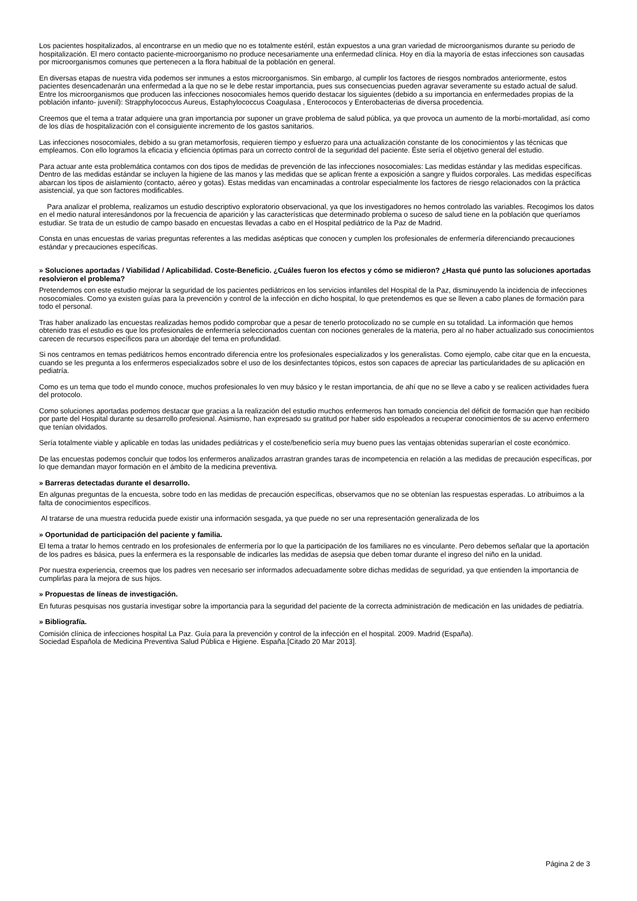Los pacientes hospitalizados, al encontrarse en un medio que no es totalmente estéril, están expuestos a una gran variedad de microorganismos durante su periodo de hospitalización. El mero contacto paciente-microorganismo no produce necesariamente una enfermedad clínica. Hoy en día la mayoría de estas infecciones son causadas por microorganismos comunes que pertenecen a la flora habitual de la población en general.
En diversas etapas de nuestra vida podemos ser inmunes a estos microorganismos. Sin embargo, al cumplir los factores de riesgos nombrados anteriormente, estos pacientes desencadenarán una enfermedad a la que no se le debe restar importancia, pues sus consecuencias pueden agravar severamente su estado actual de salud. Entre los microorganismos que producen las infecciones nosocomiales hemos querido destacar los siguientes (debido a su importancia en enfermedades propias de la población infanto- juvenil): Strapphylococcus Aureus, Estaphylococcus Coagulasa , Enterococos y Enterobacterias de diversa procedencia.
Creemos que el tema a tratar adquiere una gran importancia por suponer un grave problema de salud pública, ya que provoca un aumento de la morbi-mortalidad, así como de los días de hospitalización con el consiguiente incremento de los gastos sanitarios.
Las infecciones nosocomiales, debido a su gran metamorfosis, requieren tiempo y esfuerzo para una actualización constante de los conocimientos y las técnicas que empleamos. Con ello logramos la eficacia y eficiencia óptimas para un correcto control de la seguridad del paciente. Éste sería el objetivo general del estudio.
Para actuar ante esta problemática contamos con dos tipos de medidas de prevención de las infecciones nosocomiales: Las medidas estándar y las medidas específicas. Dentro de las medidas estándar se incluyen la higiene de las manos y las medidas que se aplican frente a exposición a sangre y fluidos corporales. Las medidas específicas abarcan los tipos de aislamiento (contacto, aéreo y gotas). Estas medidas van encaminadas a controlar especialmente los factores de riesgo relacionados con la práctica asistencial, ya que son factores modificables.
Para analizar el problema, realizamos un estudio descriptivo exploratorio observacional, ya que los investigadores no hemos controlado las variables. Recogimos los datos en el medio natural interesándonos por la frecuencia de aparición y las características que determinado problema o suceso de salud tiene en la población que queríamos estudiar. Se trata de un estudio de campo basado en encuestas llevadas a cabo en el Hospital pediátrico de la Paz de Madrid.
Consta en unas encuestas de varias preguntas referentes a las medidas asépticas que conocen y cumplen los profesionales de enfermería diferenciando precauciones estándar y precauciones específicas.
» Soluciones aportadas / Viabilidad / Aplicabilidad. Coste-Beneficio. ¿Cuáles fueron los efectos y cómo se midieron? ¿Hasta qué punto las soluciones aportadas resolvieron el problema?
Pretendemos con este estudio mejorar la seguridad de los pacientes pediátricos en los servicios infantiles del Hospital de la Paz, disminuyendo la incidencia de infecciones nosocomiales. Como ya existen guías para la prevención y control de la infección en dicho hospital, lo que pretendemos es que se lleven a cabo planes de formación para todo el personal.
Tras haber analizado las encuestas realizadas hemos podido comprobar que a pesar de tenerlo protocolizado no se cumple en su totalidad. La información que hemos obtenido tras el estudio es que los profesionales de enfermería seleccionados cuentan con nociones generales de la materia, pero al no haber actualizado sus conocimientos carecen de recursos específicos para un abordaje del tema en profundidad.
Si nos centramos en temas pediátricos hemos encontrado diferencia entre los profesionales especializados y los generalistas. Como ejemplo, cabe citar que en la encuesta, cuando se les pregunta a los enfermeros especializados sobre el uso de los desinfectantes tópicos, estos son capaces de apreciar las particularidades de su aplicación en pediatría.
Como es un tema que todo el mundo conoce, muchos profesionales lo ven muy básico y le restan importancia, de ahí que no se lleve a cabo y se realicen actividades fuera del protocolo.
Como soluciones aportadas podemos destacar que gracias a la realización del estudio muchos enfermeros han tomado conciencia del déficit de formación que han recibido por parte del Hospital durante su desarrollo profesional. Asimismo, han expresado su gratitud por haber sido espoleados a recuperar conocimientos de su acervo enfermero que tenían olvidados.
Sería totalmente viable y aplicable en todas las unidades pediátricas y el coste/beneficio sería muy bueno pues las ventajas obtenidas superarían el coste económico.
De las encuestas podemos concluir que todos los enfermeros analizados arrastran grandes taras de incompetencia en relación a las medidas de precaución específicas, por lo que demandan mayor formación en el ámbito de la medicina preventiva.
» Barreras detectadas durante el desarrollo.
En algunas preguntas de la encuesta, sobre todo en las medidas de precaución específicas, observamos que no se obtenían las respuestas esperadas. Lo atribuimos a la falta de conocimientos específicos.
Al tratarse de una muestra reducida puede existir una información sesgada, ya que puede no ser una representación generalizada de los
» Oportunidad de participación del paciente y familia.
El tema a tratar lo hemos centrado en los profesionales de enfermería por lo que la participación de los familiares no es vinculante. Pero debemos señalar que la aportación de los padres es básica, pues la enfermera es la responsable de indicarles las medidas de asepsia que deben tomar durante el ingreso del niño en la unidad.
Por nuestra experiencia, creemos que los padres ven necesario ser informados adecuadamente sobre dichas medidas de seguridad, ya que entienden la importancia de cumplirlas para la mejora de sus hijos.
» Propuestas de líneas de investigación.
En futuras pesquisas nos gustaría investigar sobre la importancia para la seguridad del paciente de la correcta administración de medicación en las unidades de pediatría.
» Bibliografía.
Comisión clínica de infecciones hospital La Paz. Guía para la prevención y control de la infección en el hospital. 2009. Madrid (España).
Sociedad Española de Medicina Preventiva Salud Pública e Higiene. España.[Citado 20 Mar 2013].
Página 2 de 3